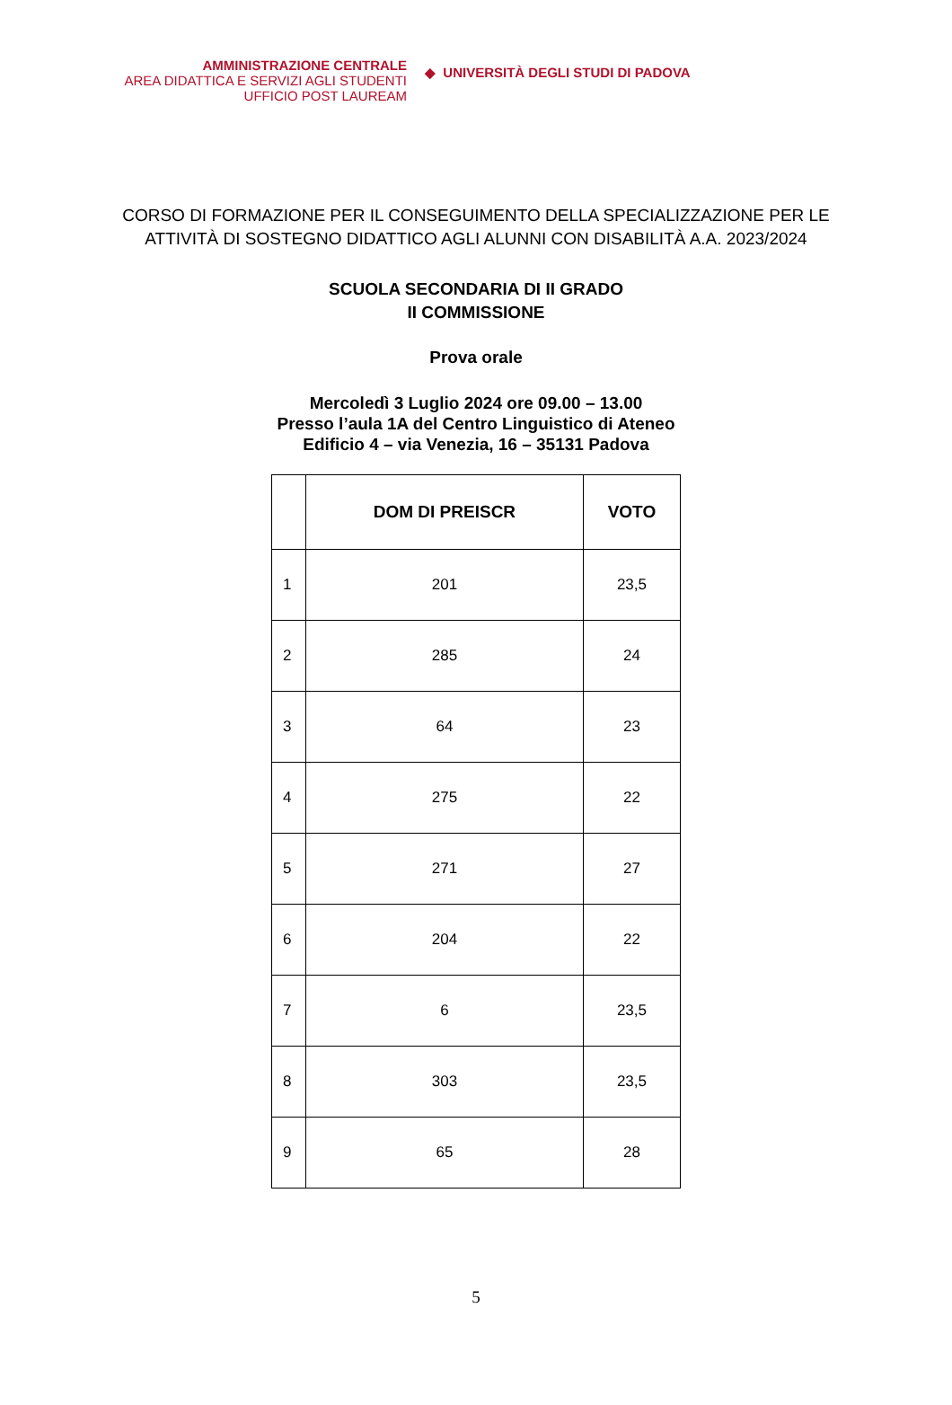AMMINISTRAZIONE CENTRALE
AREA DIDATTICA E SERVIZI AGLI STUDENTI
UFFICIO POST LAUREAM
◆ UNIVERSITÀ DEGLI STUDI DI PADOVA
CORSO DI FORMAZIONE PER IL CONSEGUIMENTO DELLA SPECIALIZZAZIONE PER LE
ATTIVITÀ DI SOSTEGNO DIDATTICO AGLI ALUNNI CON DISABILITÀ A.A. 2023/2024
SCUOLA SECONDARIA DI II GRADO
II COMMISSIONE
Prova orale
Mercoledì 3 Luglio 2024 ore 09.00 – 13.00
Presso l’aula 1A del Centro Linguistico di Ateneo
Edificio 4 – via Venezia, 16 – 35131 Padova
| | DOM DI PREISCR | VOTO |
| --- | --- | --- |
| 1 | 201 | 23,5 |
| 2 | 285 | 24 |
| 3 | 64 | 23 |
| 4 | 275 | 22 |
| 5 | 271 | 27 |
| 6 | 204 | 22 |
| 7 | 6 | 23,5 |
| 8 | 303 | 23,5 |
| 9 | 65 | 28 |
5